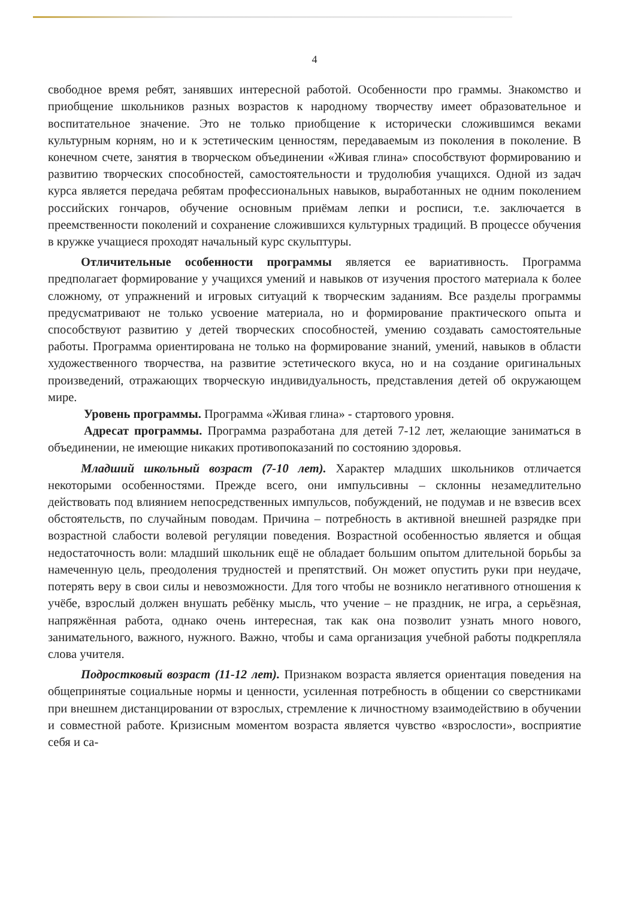4
свободное время ребят, занявших интересной работой. Особенности про граммы. Знакомство и приобщение школьников разных возрастов к народному творчеству имеет образовательное и воспитательное значение. Это не только приобщение к исторически сложившимся веками культурным корням, но и к эстетическим ценностям, передаваемым из поколения в поколение. В конечном счете, занятия в творческом объединении «Живая глина» способствуют формированию и развитию творческих способностей, самостоятельности и трудолюбия учащихся. Одной из задач курса является передача ребятам профессиональных навыков, выработанных не одним поколением российских гончаров, обучение основным приёмам лепки и росписи, т.е. заключается в преемственности поколений и сохранение сложившихся культурных традиций. В процессе обучения в кружке учащиеся проходят начальный курс скульптуры.
Отличительные особенности программы является ее вариативность. Программа предполагает формирование у учащихся умений и навыков от изучения простого материала к более сложному, от упражнений и игровых ситуаций к творческим заданиям. Все разделы программы предусматривают не только усвоение материала, но и формирование практического опыта и способствуют развитию у детей творческих способностей, умению создавать самостоятельные работы. Программа ориентирована не только на формирование знаний, умений, навыков в области художественного творчества, на развитие эстетического вкуса, но и на создание оригинальных произведений, отражающих творческую индивидуальность, представления детей об окружающем мире.
Уровень программы. Программа «Живая глина» - стартового уровня.
Адресат программы. Программа разработана для детей 7-12 лет, желающие заниматься в объединении, не имеющие никаких противопоказаний по состоянию здоровья.
Младший школьный возраст (7-10 лет). Характер младших школьников отличается некоторыми особенностями. Прежде всего, они импульсивны – склонны незамедлительно действовать под влиянием непосредственных импульсов, побуждений, не подумав и не взвесив всех обстоятельств, по случайным поводам. Причина – потребность в активной внешней разрядке при возрастной слабости волевой регуляции поведения. Возрастной особенностью является и общая недостаточность воли: младший школьник ещё не обладает большим опытом длительной борьбы за намеченную цель, преодоления трудностей и препятствий. Он может опустить руки при неудаче, потерять веру в свои силы и невозможности. Для того чтобы не возникло негативного отношения к учёбе, взрослый должен внушать ребёнку мысль, что учение – не праздник, не игра, а серьёзная, напряжённая работа, однако очень интересная, так как она позволит узнать много нового, занимательного, важного, нужного. Важно, чтобы и сама организация учебной работы подкрепляла слова учителя.
Подростковый возраст (11-12 лет). Признаком возраста является ориентация поведения на общепринятые социальные нормы и ценности, усиленная потребность в общении со сверстниками при внешнем дистанцировании от взрослых, стремление к личностному взаимодействию в обучении и совместной работе. Кризисным моментом возраста является чувство «взрослости», восприятие себя и са-